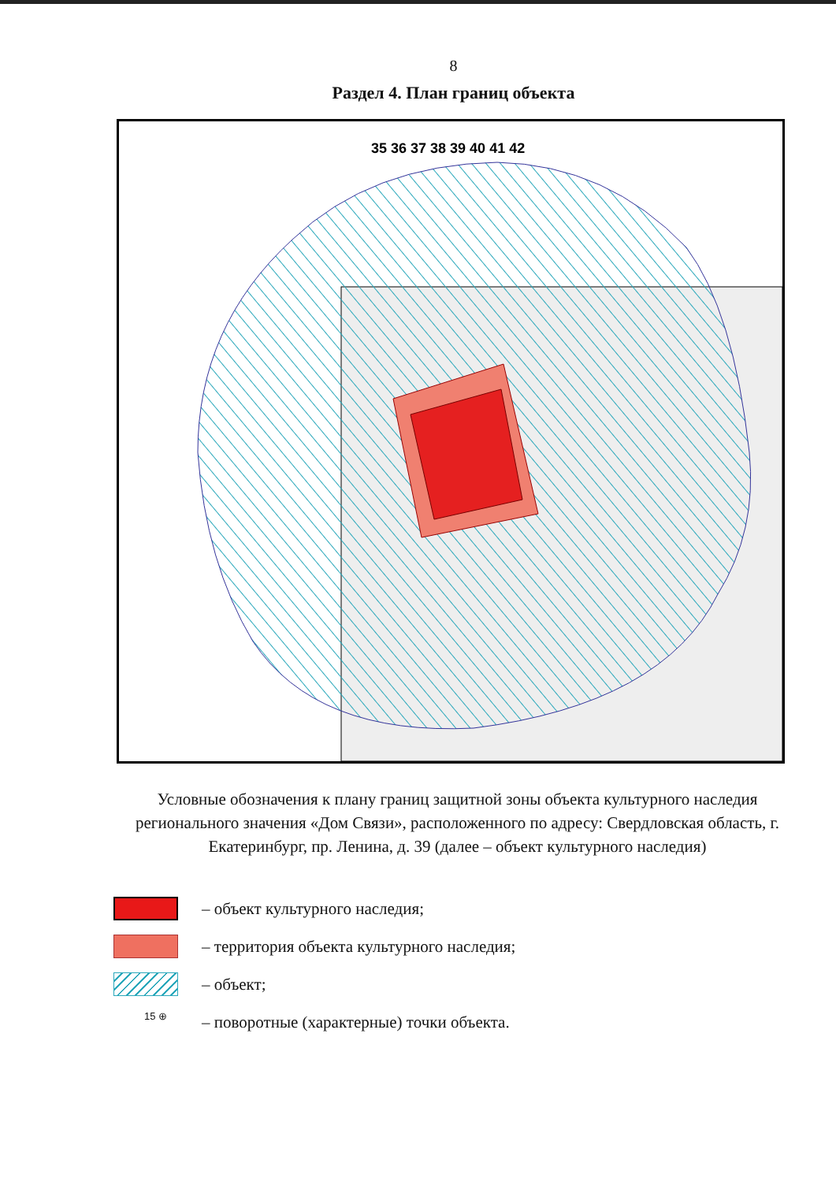8
Раздел 4. План границ объекта
35 36 37 38 39 40 41 42
Условные обозначения к плану границ защитной зоны объекта культурного наследия регионального значения «Дом Связи», расположенного по адресу: Свердловская область, г. Екатеринбург, пр. Ленина, д. 39 (далее – объект культурного наследия)
– объект культурного наследия;
– территория объекта культурного наследия;
– объект;
15 ⊕
– поворотные (характерные) точки объекта.